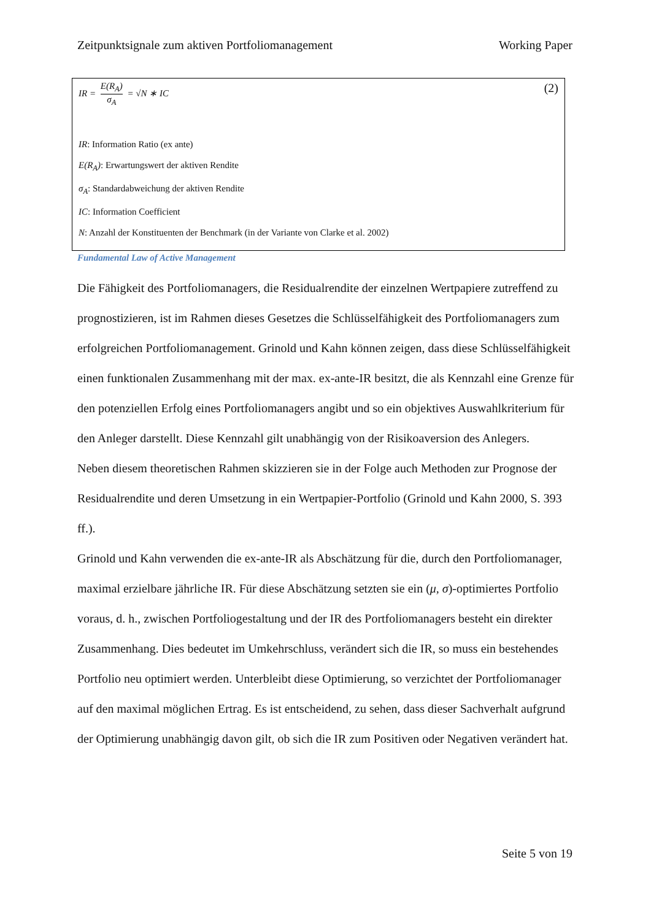Zeitpunktsignale zum aktiven Portfoliomanagement Working Paper
IR = E(R<sub>A</sub>) σ<sub>A</sub> = √N ∗ IC (2)
IR: Information Ratio (ex ante)
E(R<sub>A</sub>): Erwartungswert der aktiven Rendite
σ<sub>A</sub>: Standardabweichung der aktiven Rendite
IC: Information Coefficient
N: Anzahl der Konstituenten der Benchmark (in der Variante von Clarke et al. 2002)
Fundamental Law of Active Management
Die Fähigkeit des Portfoliomanagers, die Residualrendite der einzelnen Wertpapiere zutreffend zu prognostizieren, ist im Rahmen dieses Gesetzes die Schlüsselfähigkeit des Portfoliomanagers zum erfolgreichen Portfoliomanagement. Grinold und Kahn können zeigen, dass diese Schlüsselfähigkeit einen funktionalen Zusammenhang mit der max. ex-ante-IR besitzt, die als Kennzahl eine Grenze für den potenziellen Erfolg eines Portfoliomanagers angibt und so ein objektives Auswahlkriterium für den Anleger darstellt. Diese Kennzahl gilt unabhängig von der Risikoaversion des Anlegers.
Neben diesem theoretischen Rahmen skizzieren sie in der Folge auch Methoden zur Prognose der Residualrendite und deren Umsetzung in ein Wertpapier-Portfolio (Grinold und Kahn 2000, S. 393 ff.).
Grinold und Kahn verwenden die ex-ante-IR als Abschätzung für die, durch den Portfoliomanager, maximal erzielbare jährliche IR. Für diese Abschätzung setzten sie ein (μ, σ)-optimiertes Portfolio voraus, d. h., zwischen Portfoliogestaltung und der IR des Portfoliomanagers besteht ein direkter Zusammenhang. Dies bedeutet im Umkehrschluss, verändert sich die IR, so muss ein bestehendes Portfolio neu optimiert werden. Unterbleibt diese Optimierung, so verzichtet der Portfoliomanager auf den maximal möglichen Ertrag. Es ist entscheidend, zu sehen, dass dieser Sachverhalt aufgrund der Optimierung unabhängig davon gilt, ob sich die IR zum Positiven oder Negativen verändert hat.
Seite 5 von 19